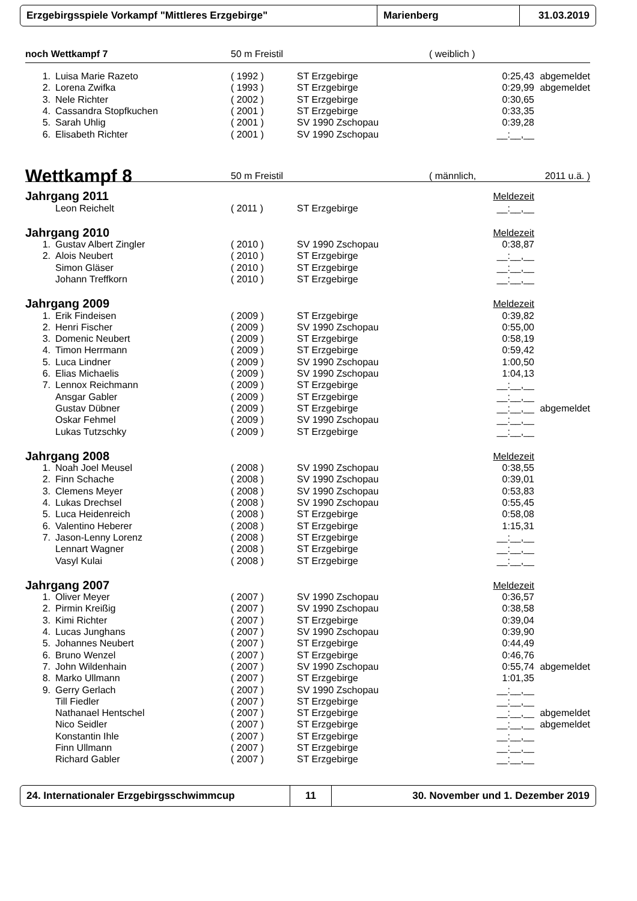Erzgebirgsspiele Vorkampf "Mittleres Erzgebirge" Marienberg 31.03.2019
| noch Wettkampf 7 | | 50 m Freistil | | ( weiblich ) | |
| 1. | Luisa Marie Razeto | ( 1992 ) | ST Erzgebirge | 0:25,43 | abgemeldet |
| 2. | Lorena Zwifka | ( 1993 ) | ST Erzgebirge | 0:29,99 | abgemeldet |
| 3. | Nele Richter | ( 2002 ) | ST Erzgebirge | 0:30,65 | |
| 4. | Cassandra Stopfkuchen | ( 2001 ) | ST Erzgebirge | 0:33,35 | |
| 5. | Sarah Uhlig | ( 2001 ) | SV 1990 Zschopau | 0:39,28 | |
| 6. | Elisabeth Richter | ( 2001 ) | SV 1990 Zschopau | __:__,__ | |
| Wettkampf 8 | | 50 m Freistil | | ( männlich, | 2011 u.ä. ) |
| Jahrgang 2011 | | | | Meldezeit | |
| | Leon Reichelt | ( 2011 ) | ST Erzgebirge | __:__,__ | |
| Jahrgang 2010 | | | | Meldezeit | |
| 1. | Gustav Albert Zingler | ( 2010 ) | SV 1990 Zschopau | 0:38,87 | |
| 2. | Alois Neubert | ( 2010 ) | ST Erzgebirge | __:__,__ | |
| | Simon Gläser | ( 2010 ) | ST Erzgebirge | __:__,__ | |
| | Johann Treffkorn | ( 2010 ) | ST Erzgebirge | __:__,__ | |
| Jahrgang 2009 | | | | Meldezeit | |
| 1. | Erik Findeisen | ( 2009 ) | ST Erzgebirge | 0:39,82 | |
| 2. | Henri Fischer | ( 2009 ) | SV 1990 Zschopau | 0:55,00 | |
| 3. | Domenic Neubert | ( 2009 ) | ST Erzgebirge | 0:58,19 | |
| 4. | Timon Herrmann | ( 2009 ) | ST Erzgebirge | 0:59,42 | |
| 5. | Luca Lindner | ( 2009 ) | SV 1990 Zschopau | 1:00,50 | |
| 6. | Elias Michaelis | ( 2009 ) | SV 1990 Zschopau | 1:04,13 | |
| 7. | Lennox Reichmann | ( 2009 ) | ST Erzgebirge | __:__,__ | |
| | Ansgar Gabler | ( 2009 ) | ST Erzgebirge | __:__,__ | |
| | Gustav Dübner | ( 2009 ) | ST Erzgebirge | __:__,__ | abgemeldet |
| | Oskar Fehmel | ( 2009 ) | SV 1990 Zschopau | __:__,__ | |
| | Lukas Tutzschky | ( 2009 ) | ST Erzgebirge | __:__,__ | |
| Jahrgang 2008 | | | | Meldezeit | |
| 1. | Noah Joel Meusel | ( 2008 ) | SV 1990 Zschopau | 0:38,55 | |
| 2. | Finn Schache | ( 2008 ) | SV 1990 Zschopau | 0:39,01 | |
| 3. | Clemens Meyer | ( 2008 ) | SV 1990 Zschopau | 0:53,83 | |
| 4. | Lukas Drechsel | ( 2008 ) | SV 1990 Zschopau | 0:55,45 | |
| 5. | Luca Heidenreich | ( 2008 ) | ST Erzgebirge | 0:58,08 | |
| 6. | Valentino Heberer | ( 2008 ) | ST Erzgebirge | 1:15,31 | |
| 7. | Jason-Lenny Lorenz | ( 2008 ) | ST Erzgebirge | __:__,__ | |
| | Lennart Wagner | ( 2008 ) | ST Erzgebirge | __:__,__ | |
| | Vasyl Kulai | ( 2008 ) | ST Erzgebirge | __:__,__ | |
| Jahrgang 2007 | | | | Meldezeit | |
| 1. | Oliver Meyer | ( 2007 ) | SV 1990 Zschopau | 0:36,57 | |
| 2. | Pirmin Kreißig | ( 2007 ) | SV 1990 Zschopau | 0:38,58 | |
| 3. | Kimi Richter | ( 2007 ) | ST Erzgebirge | 0:39,04 | |
| 4. | Lucas Junghans | ( 2007 ) | SV 1990 Zschopau | 0:39,90 | |
| 5. | Johannes Neubert | ( 2007 ) | ST Erzgebirge | 0:44,49 | |
| 6. | Bruno Wenzel | ( 2007 ) | ST Erzgebirge | 0:46,76 | |
| 7. | John Wildenhain | ( 2007 ) | SV 1990 Zschopau | 0:55,74 | abgemeldet |
| 8. | Marko Ullmann | ( 2007 ) | ST Erzgebirge | 1:01,35 | |
| 9. | Gerry Gerlach | ( 2007 ) | SV 1990 Zschopau | __:__,__ | |
| | Till Fiedler | ( 2007 ) | ST Erzgebirge | __:__,__ | |
| | Nathanael Hentschel | ( 2007 ) | ST Erzgebirge | __:__,__ | abgemeldet |
| | Nico Seidler | ( 2007 ) | ST Erzgebirge | __:__,__ | abgemeldet |
| | Konstantin Ihle | ( 2007 ) | ST Erzgebirge | __:__,__ | |
| | Finn Ullmann | ( 2007 ) | ST Erzgebirge | __:__,__ | |
| | Richard Gabler | ( 2007 ) | ST Erzgebirge | __:__,__ | |
24. Internationaler Erzgebirgsschwimmcup 11 30. November und 1. Dezember 2019